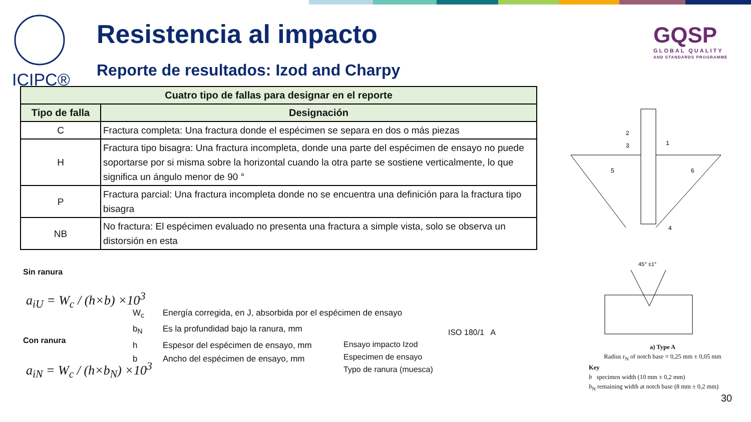ICIPC®
Resistencia al impacto
Reporte de resultados: Izod and Charpy
GQSP
GLOBAL QUALITY
AND STANDARDS PROGRAMME
| Cuatro tipo de fallas para designar en el reporte | |
| --- | --- |
| Tipo de falla | Designación |
| C | Fractura completa: Una fractura donde el espécimen se separa en dos o más piezas |
| H | Fractura tipo bisagra: Una fractura incompleta, donde una parte del espécimen de ensayo no puede soportarse por si misma sobre la horizontal cuando la otra parte se sostiene verticalmente, lo que significa un ángulo menor de 90 ° |
| P | Fractura parcial: Una fractura incompleta donde no se encuentra una definición para la fractura tipo bisagra |
| NB | No fractura: El espécimen evaluado no presenta una fractura a simple vista, solo se observa un distorsión en esta |
Sin ranura
a<sub>iU</sub> = W<sub>c</sub> / (h×b) ×10<sup>3</sup>
Con ranura
a<sub>iN</sub> = W<sub>c</sub> / (h×b<sub>N</sub>) ×10<sup>3</sup>
W<sub>c</sub> Energía corregida, en J, absorbida por el espécimen de ensayo
b<sub>N</sub> Es la profundidad bajo la ranura, mm
h Espesor del espécimen de ensayo, mm
b Ancho del espécimen de ensayo, mm
ISO 180/1 A
Ensayo impacto Izod
Especimen de ensayo
Typo de ranura (muesca)
2
3
1
5
6
4
45° ±1°
a) Type A
Radius r<sub>N</sub> of notch base = 0,25 mm ± 0,05 mm
Key
b specimen width (10 mm ± 0,2 mm)
b<sub>N</sub> remaining width at notch base (8 mm ± 0,2 mm)
30